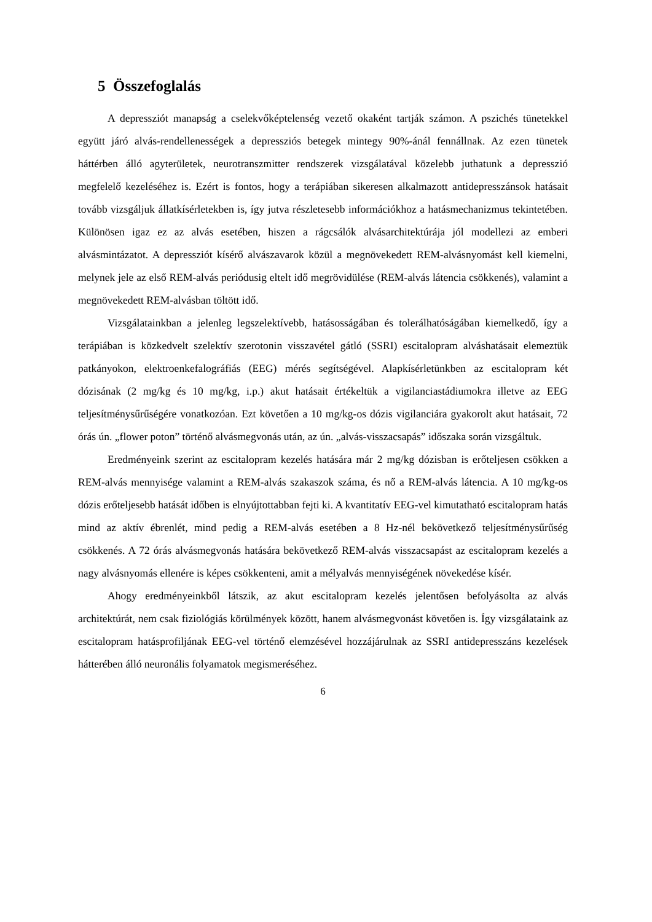5 Összefoglalás
A depressziót manapság a cselekvőképtelenség vezető okaként tartják számon. A pszichés tünetekkel együtt járó alvás-rendellenességek a depressziós betegek mintegy 90%-ánál fennállnak. Az ezen tünetek háttérben álló agyterületek, neurotranszmitter rendszerek vizsgálatával közelebb juthatunk a depresszió megfelelő kezeléséhez is. Ezért is fontos, hogy a terápiában sikeresen alkalmazott antidepresszánsok hatásait tovább vizsgáljuk állatkísérletekben is, így jutva részletesebb információkhoz a hatásmechanizmus tekintetében. Különösen igaz ez az alvás esetében, hiszen a rágcsálók alvásarchitektúrája jól modellezi az emberi alvásmintázatot. A depressziót kísérő alvászavarok közül a megnövekedett REM-alvásnyomást kell kiemelni, melynek jele az első REM-alvás periódusig eltelt idő megrövidülése (REM-alvás látencia csökkenés), valamint a megnövekedett REM-alvásban töltött idő.
Vizsgálatainkban a jelenleg legszelektívebb, hatásosságában és tolerálhatóságában kiemelkedő, így a terápiában is közkedvelt szelektív szerotonin visszavétel gátló (SSRI) escitalopram alváshatásait elemeztük patkányokon, elektroenkefalográfiás (EEG) mérés segítségével. Alapkísérletünkben az escitalopram két dózisának (2 mg/kg és 10 mg/kg, i.p.) akut hatásait értékeltük a vigilanciastádiumokra illetve az EEG teljesítménysűrűségére vonatkozóan. Ezt követően a 10 mg/kg-os dózis vigilanciára gyakorolt akut hatásait, 72 órás ún. „flower poton” történő alvásmegvonás után, az ún. „alvás-visszacsapás” időszaka során vizsgáltuk.
Eredményeink szerint az escitalopram kezelés hatására már 2 mg/kg dózisban is erőteljesen csökken a REM-alvás mennyisége valamint a REM-alvás szakaszok száma, és nő a REM-alvás látencia. A 10 mg/kg-os dózis erőteljesebb hatását időben is elnyújtottabban fejti ki. A kvantitatív EEG-vel kimutatható escitalopram hatás mind az aktív ébrenlét, mind pedig a REM-alvás esetében a 8 Hz-nél bekövetkező teljesítménysűrűség csökkenés. A 72 órás alvásmegvonás hatására bekövetkező REM-alvás visszacsapást az escitalopram kezelés a nagy alvásnyomás ellenére is képes csökkenteni, amit a mélyalvás mennyiségének növekedése kísér.
Ahogy eredményeinkből látszik, az akut escitalopram kezelés jelentősen befolyásolta az alvás architektúrát, nem csak fiziológiás körülmények között, hanem alvásmegvonást követően is. Így vizsgálataink az escitalopram hatásprofiljának EEG-vel történő elemzésével hozzájárulnak az SSRI antidepresszáns kezelések hátterében álló neuronális folyamatok megismeréséhez.
6